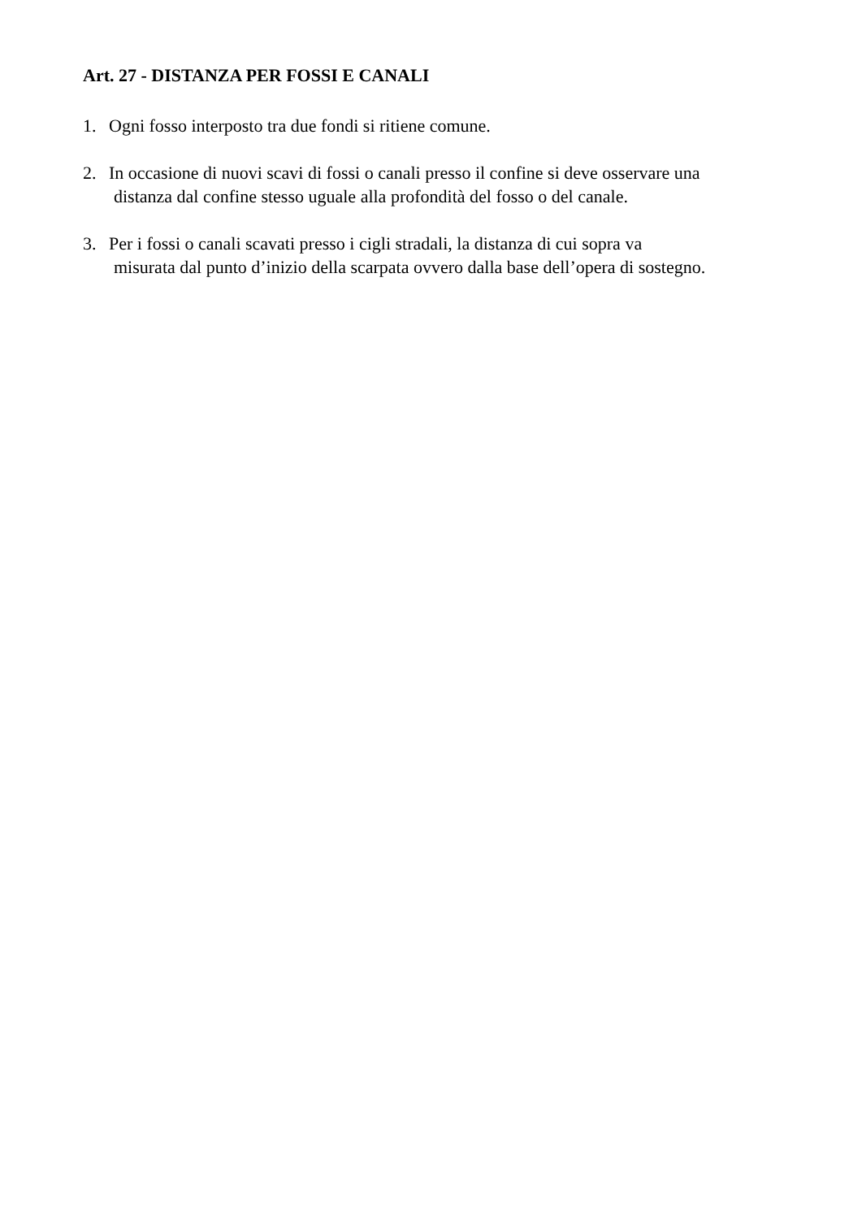Art. 27 - DISTANZA PER FOSSI E CANALI
1. Ogni fosso interposto tra due fondi si ritiene comune.
2. In occasione di nuovi scavi di fossi o canali presso il confine si deve osservare una
distanza dal confine stesso uguale alla profondità del fosso o del canale.
3. Per i fossi o canali scavati presso i cigli stradali, la distanza di cui sopra va
misurata dal punto d’inizio della scarpata ovvero dalla base dell’opera di sostegno.